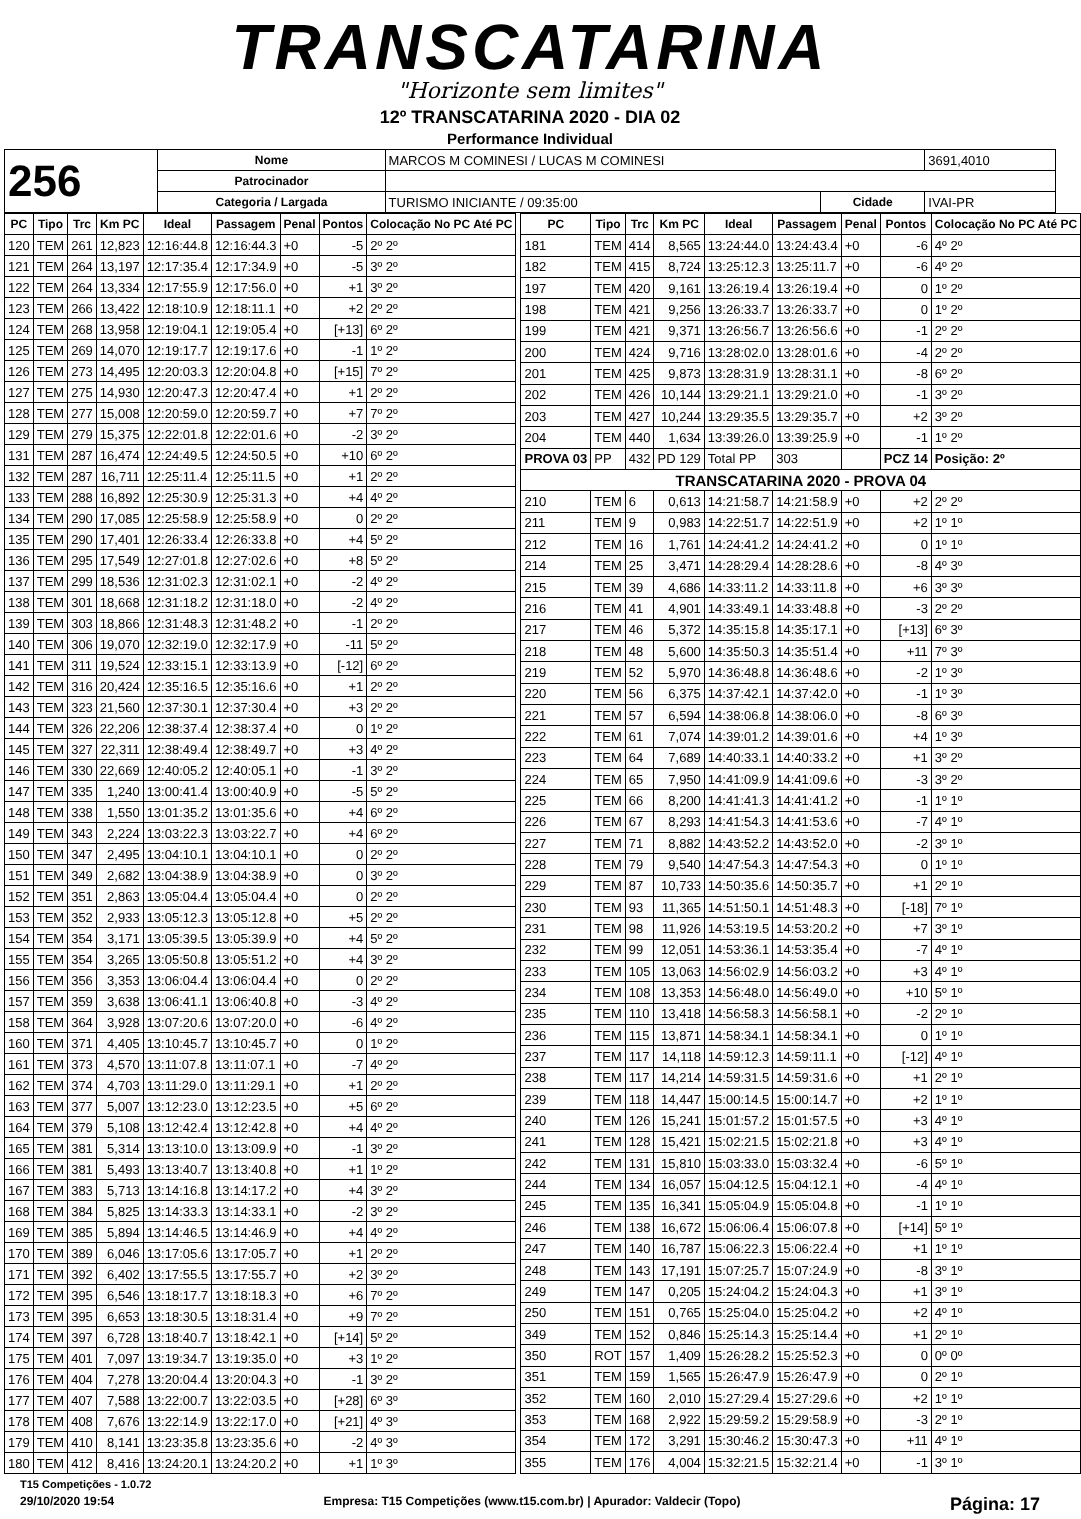TRANSCATARINA
"Horizonte sem limites"
12º TRANSCATARINA 2020 - DIA 02
Performance Individual
| 256 | Nome | MARCOS M COMINESI / LUCAS M COMINESI | | | 3691,4010 |
| | Patrocinador | | | | |
| | Categoria / Largada | TURISMO INICIANTE / 09:35:00 | Cidade | IVAI-PR | |
| PC | Tipo | Trc | Km PC | Ideal | Passagem | Penal | Pontos | Colocação No PC Até PC |
| --- | --- | --- | --- | --- | --- | --- | --- | --- |
| 120 | TEM | 261 | 12,823 | 12:16:44.8 | 12:16:44.3 | +0 | -5 | 2º 2º |
| 121 | TEM | 264 | 13,197 | 12:17:35.4 | 12:17:34.9 | +0 | -5 | 3º 2º |
| 122 | TEM | 264 | 13,334 | 12:17:55.9 | 12:17:56.0 | +0 | +1 | 3º 2º |
| 123 | TEM | 266 | 13,422 | 12:18:10.9 | 12:18:11.1 | +0 | +2 | 2º 2º |
| 124 | TEM | 268 | 13,958 | 12:19:04.1 | 12:19:05.4 | +0 | [+13] | 6º 2º |
| 125 | TEM | 269 | 14,070 | 12:19:17.7 | 12:19:17.6 | +0 | -1 | 1º 2º |
| 126 | TEM | 273 | 14,495 | 12:20:03.3 | 12:20:04.8 | +0 | [+15] | 7º 2º |
| 127 | TEM | 275 | 14,930 | 12:20:47.3 | 12:20:47.4 | +0 | +1 | 2º 2º |
| 128 | TEM | 277 | 15,008 | 12:20:59.0 | 12:20:59.7 | +0 | +7 | 7º 2º |
| 129 | TEM | 279 | 15,375 | 12:22:01.8 | 12:22:01.6 | +0 | -2 | 3º 2º |
| 131 | TEM | 287 | 16,474 | 12:24:49.5 | 12:24:50.5 | +0 | +10 | 6º 2º |
| 132 | TEM | 287 | 16,711 | 12:25:11.4 | 12:25:11.5 | +0 | +1 | 2º 2º |
| 133 | TEM | 288 | 16,892 | 12:25:30.9 | 12:25:31.3 | +0 | +4 | 4º 2º |
| 134 | TEM | 290 | 17,085 | 12:25:58.9 | 12:25:58.9 | +0 | 0 | 2º 2º |
| 135 | TEM | 290 | 17,401 | 12:26:33.4 | 12:26:33.8 | +0 | +4 | 5º 2º |
| 136 | TEM | 295 | 17,549 | 12:27:01.8 | 12:27:02.6 | +0 | +8 | 5º 2º |
| 137 | TEM | 299 | 18,536 | 12:31:02.3 | 12:31:02.1 | +0 | -2 | 4º 2º |
| 138 | TEM | 301 | 18,668 | 12:31:18.2 | 12:31:18.0 | +0 | -2 | 4º 2º |
| 139 | TEM | 303 | 18,866 | 12:31:48.3 | 12:31:48.2 | +0 | -1 | 2º 2º |
| 140 | TEM | 306 | 19,070 | 12:32:19.0 | 12:32:17.9 | +0 | -11 | 5º 2º |
| 141 | TEM | 311 | 19,524 | 12:33:15.1 | 12:33:13.9 | +0 | [-12] | 6º 2º |
| 142 | TEM | 316 | 20,424 | 12:35:16.5 | 12:35:16.6 | +0 | +1 | 2º 2º |
| 143 | TEM | 323 | 21,560 | 12:37:30.1 | 12:37:30.4 | +0 | +3 | 2º 2º |
| 144 | TEM | 326 | 22,206 | 12:38:37.4 | 12:38:37.4 | +0 | 0 | 1º 2º |
| 145 | TEM | 327 | 22,311 | 12:38:49.4 | 12:38:49.7 | +0 | +3 | 4º 2º |
| 146 | TEM | 330 | 22,669 | 12:40:05.2 | 12:40:05.1 | +0 | -1 | 3º 2º |
| 147 | TEM | 335 | 1,240 | 13:00:41.4 | 13:00:40.9 | +0 | -5 | 5º 2º |
| 148 | TEM | 338 | 1,550 | 13:01:35.2 | 13:01:35.6 | +0 | +4 | 6º 2º |
| 149 | TEM | 343 | 2,224 | 13:03:22.3 | 13:03:22.7 | +0 | +4 | 6º 2º |
| 150 | TEM | 347 | 2,495 | 13:04:10.1 | 13:04:10.1 | +0 | 0 | 2º 2º |
| 151 | TEM | 349 | 2,682 | 13:04:38.9 | 13:04:38.9 | +0 | 0 | 3º 2º |
| 152 | TEM | 351 | 2,863 | 13:05:04.4 | 13:05:04.4 | +0 | 0 | 2º 2º |
| 153 | TEM | 352 | 2,933 | 13:05:12.3 | 13:05:12.8 | +0 | +5 | 2º 2º |
| 154 | TEM | 354 | 3,171 | 13:05:39.5 | 13:05:39.9 | +0 | +4 | 5º 2º |
| 155 | TEM | 354 | 3,265 | 13:05:50.8 | 13:05:51.2 | +0 | +4 | 3º 2º |
| 156 | TEM | 356 | 3,353 | 13:06:04.4 | 13:06:04.4 | +0 | 0 | 2º 2º |
| 157 | TEM | 359 | 3,638 | 13:06:41.1 | 13:06:40.8 | +0 | -3 | 4º 2º |
| 158 | TEM | 364 | 3,928 | 13:07:20.6 | 13:07:20.0 | +0 | -6 | 4º 2º |
| 160 | TEM | 371 | 4,405 | 13:10:45.7 | 13:10:45.7 | +0 | 0 | 1º 2º |
| 161 | TEM | 373 | 4,570 | 13:11:07.8 | 13:11:07.1 | +0 | -7 | 4º 2º |
| 162 | TEM | 374 | 4,703 | 13:11:29.0 | 13:11:29.1 | +0 | +1 | 2º 2º |
| 163 | TEM | 377 | 5,007 | 13:12:23.0 | 13:12:23.5 | +0 | +5 | 6º 2º |
| 164 | TEM | 379 | 5,108 | 13:12:42.4 | 13:12:42.8 | +0 | +4 | 4º 2º |
| 165 | TEM | 381 | 5,314 | 13:13:10.0 | 13:13:09.9 | +0 | -1 | 3º 2º |
| 166 | TEM | 381 | 5,493 | 13:13:40.7 | 13:13:40.8 | +0 | +1 | 1º 2º |
| 167 | TEM | 383 | 5,713 | 13:14:16.8 | 13:14:17.2 | +0 | +4 | 3º 2º |
| 168 | TEM | 384 | 5,825 | 13:14:33.3 | 13:14:33.1 | +0 | -2 | 3º 2º |
| 169 | TEM | 385 | 5,894 | 13:14:46.5 | 13:14:46.9 | +0 | +4 | 4º 2º |
| 170 | TEM | 389 | 6,046 | 13:17:05.6 | 13:17:05.7 | +0 | +1 | 2º 2º |
| 171 | TEM | 392 | 6,402 | 13:17:55.5 | 13:17:55.7 | +0 | +2 | 3º 2º |
| 172 | TEM | 395 | 6,546 | 13:18:17.7 | 13:18:18.3 | +0 | +6 | 7º 2º |
| 173 | TEM | 395 | 6,653 | 13:18:30.5 | 13:18:31.4 | +0 | +9 | 7º 2º |
| 174 | TEM | 397 | 6,728 | 13:18:40.7 | 13:18:42.1 | +0 | [+14] | 5º 2º |
| 175 | TEM | 401 | 7,097 | 13:19:34.7 | 13:19:35.0 | +0 | +3 | 1º 2º |
| 176 | TEM | 404 | 7,278 | 13:20:04.4 | 13:20:04.3 | +0 | -1 | 3º 2º |
| 177 | TEM | 407 | 7,588 | 13:22:00.7 | 13:22:03.5 | +0 | [+28] | 6º 3º |
| 178 | TEM | 408 | 7,676 | 13:22:14.9 | 13:22:17.0 | +0 | [+21] | 4º 3º |
| 179 | TEM | 410 | 8,141 | 13:23:35.8 | 13:23:35.6 | +0 | -2 | 4º 3º |
| 180 | TEM | 412 | 8,416 | 13:24:20.1 | 13:24:20.2 | +0 | +1 | 1º 3º |
| PC | Tipo | Trc | Km PC | Ideal | Passagem | Penal | Pontos | Colocação No PC Até PC |
| --- | --- | --- | --- | --- | --- | --- | --- | --- |
| 181 | TEM | 414 | 8,565 | 13:24:44.0 | 13:24:43.4 | +0 | -6 | 4º 2º |
| 182 | TEM | 415 | 8,724 | 13:25:12.3 | 13:25:11.7 | +0 | -6 | 4º 2º |
| 197 | TEM | 420 | 9,161 | 13:26:19.4 | 13:26:19.4 | +0 | 0 | 1º 2º |
| 198 | TEM | 421 | 9,256 | 13:26:33.7 | 13:26:33.7 | +0 | 0 | 1º 2º |
| 199 | TEM | 421 | 9,371 | 13:26:56.7 | 13:26:56.6 | +0 | -1 | 2º 2º |
| 200 | TEM | 424 | 9,716 | 13:28:02.0 | 13:28:01.6 | +0 | -4 | 2º 2º |
| 201 | TEM | 425 | 9,873 | 13:28:31.9 | 13:28:31.1 | +0 | -8 | 6º 2º |
| 202 | TEM | 426 | 10,144 | 13:29:21.1 | 13:29:21.0 | +0 | -1 | 3º 2º |
| 203 | TEM | 427 | 10,244 | 13:29:35.5 | 13:29:35.7 | +0 | +2 | 3º 2º |
| 204 | TEM | 440 | 1,634 | 13:39:26.0 | 13:39:25.9 | +0 | -1 | 1º 2º |
| PROVA 03 | PP | 432 | PD 129 | Total PP | 303 | | PCZ 14 | Posição: 2º |
| TRANSCATARINA 2020 - PROVA 04 | | | | | | | | |
| 210 | TEM | 6 | 0,613 | 14:21:58.7 | 14:21:58.9 | +0 | +2 | 2º 2º |
| 211 | TEM | 9 | 0,983 | 14:22:51.7 | 14:22:51.9 | +0 | +2 | 1º 1º |
| 212 | TEM | 16 | 1,761 | 14:24:41.2 | 14:24:41.2 | +0 | 0 | 1º 1º |
| 214 | TEM | 25 | 3,471 | 14:28:29.4 | 14:28:28.6 | +0 | -8 | 4º 3º |
| 215 | TEM | 39 | 4,686 | 14:33:11.2 | 14:33:11.8 | +0 | +6 | 3º 3º |
| 216 | TEM | 41 | 4,901 | 14:33:49.1 | 14:33:48.8 | +0 | -3 | 2º 2º |
| 217 | TEM | 46 | 5,372 | 14:35:15.8 | 14:35:17.1 | +0 | [+13] | 6º 3º |
| 218 | TEM | 48 | 5,600 | 14:35:50.3 | 14:35:51.4 | +0 | +11 | 7º 3º |
| 219 | TEM | 52 | 5,970 | 14:36:48.8 | 14:36:48.6 | +0 | -2 | 1º 3º |
| 220 | TEM | 56 | 6,375 | 14:37:42.1 | 14:37:42.0 | +0 | -1 | 1º 3º |
| 221 | TEM | 57 | 6,594 | 14:38:06.8 | 14:38:06.0 | +0 | -8 | 6º 3º |
| 222 | TEM | 61 | 7,074 | 14:39:01.2 | 14:39:01.6 | +0 | +4 | 1º 3º |
| 223 | TEM | 64 | 7,689 | 14:40:33.1 | 14:40:33.2 | +0 | +1 | 3º 2º |
| 224 | TEM | 65 | 7,950 | 14:41:09.9 | 14:41:09.6 | +0 | -3 | 3º 2º |
| 225 | TEM | 66 | 8,200 | 14:41:41.3 | 14:41:41.2 | +0 | -1 | 1º 1º |
| 226 | TEM | 67 | 8,293 | 14:41:54.3 | 14:41:53.6 | +0 | -7 | 4º 1º |
| 227 | TEM | 71 | 8,882 | 14:43:52.2 | 14:43:52.0 | +0 | -2 | 3º 1º |
| 228 | TEM | 79 | 9,540 | 14:47:54.3 | 14:47:54.3 | +0 | 0 | 1º 1º |
| 229 | TEM | 87 | 10,733 | 14:50:35.6 | 14:50:35.7 | +0 | +1 | 2º 1º |
| 230 | TEM | 93 | 11,365 | 14:51:50.1 | 14:51:48.3 | +0 | [-18] | 7º 1º |
| 231 | TEM | 98 | 11,926 | 14:53:19.5 | 14:53:20.2 | +0 | +7 | 3º 1º |
| 232 | TEM | 99 | 12,051 | 14:53:36.1 | 14:53:35.4 | +0 | -7 | 4º 1º |
| 233 | TEM | 105 | 13,063 | 14:56:02.9 | 14:56:03.2 | +0 | +3 | 4º 1º |
| 234 | TEM | 108 | 13,353 | 14:56:48.0 | 14:56:49.0 | +0 | +10 | 5º 1º |
| 235 | TEM | 110 | 13,418 | 14:56:58.3 | 14:56:58.1 | +0 | -2 | 2º 1º |
| 236 | TEM | 115 | 13,871 | 14:58:34.1 | 14:58:34.1 | +0 | 0 | 1º 1º |
| 237 | TEM | 117 | 14,118 | 14:59:12.3 | 14:59:11.1 | +0 | [-12] | 4º 1º |
| 238 | TEM | 117 | 14,214 | 14:59:31.5 | 14:59:31.6 | +0 | +1 | 2º 1º |
| 239 | TEM | 118 | 14,447 | 15:00:14.5 | 15:00:14.7 | +0 | +2 | 1º 1º |
| 240 | TEM | 126 | 15,241 | 15:01:57.2 | 15:01:57.5 | +0 | +3 | 4º 1º |
| 241 | TEM | 128 | 15,421 | 15:02:21.5 | 15:02:21.8 | +0 | +3 | 4º 1º |
| 242 | TEM | 131 | 15,810 | 15:03:33.0 | 15:03:32.4 | +0 | -6 | 5º 1º |
| 244 | TEM | 134 | 16,057 | 15:04:12.5 | 15:04:12.1 | +0 | -4 | 4º 1º |
| 245 | TEM | 135 | 16,341 | 15:05:04.9 | 15:05:04.8 | +0 | -1 | 1º 1º |
| 246 | TEM | 138 | 16,672 | 15:06:06.4 | 15:06:07.8 | +0 | [+14] | 5º 1º |
| 247 | TEM | 140 | 16,787 | 15:06:22.3 | 15:06:22.4 | +0 | +1 | 1º 1º |
| 248 | TEM | 143 | 17,191 | 15:07:25.7 | 15:07:24.9 | +0 | -8 | 3º 1º |
| 249 | TEM | 147 | 0,205 | 15:24:04.2 | 15:24:04.3 | +0 | +1 | 3º 1º |
| 250 | TEM | 151 | 0,765 | 15:25:04.0 | 15:25:04.2 | +0 | +2 | 4º 1º |
| 349 | TEM | 152 | 0,846 | 15:25:14.3 | 15:25:14.4 | +0 | +1 | 2º 1º |
| 350 | ROT | 157 | 1,409 | 15:26:28.2 | 15:25:52.3 | +0 | 0 | 0º 0º |
| 351 | TEM | 159 | 1,565 | 15:26:47.9 | 15:26:47.9 | +0 | 0 | 2º 1º |
| 352 | TEM | 160 | 2,010 | 15:27:29.4 | 15:27:29.6 | +0 | +2 | 1º 1º |
| 353 | TEM | 168 | 2,922 | 15:29:59.2 | 15:29:58.9 | +0 | -3 | 2º 1º |
| 354 | TEM | 172 | 3,291 | 15:30:46.2 | 15:30:47.3 | +0 | +11 | 4º 1º |
| 355 | TEM | 176 | 4,004 | 15:32:21.5 | 15:32:21.4 | +0 | -1 | 3º 1º |
T15 Competições - 1.0.72
29/10/2020 19:54 Empresa: T15 Competições (www.t15.com.br) | Apurador: Valdecir (Topo) Página: 17